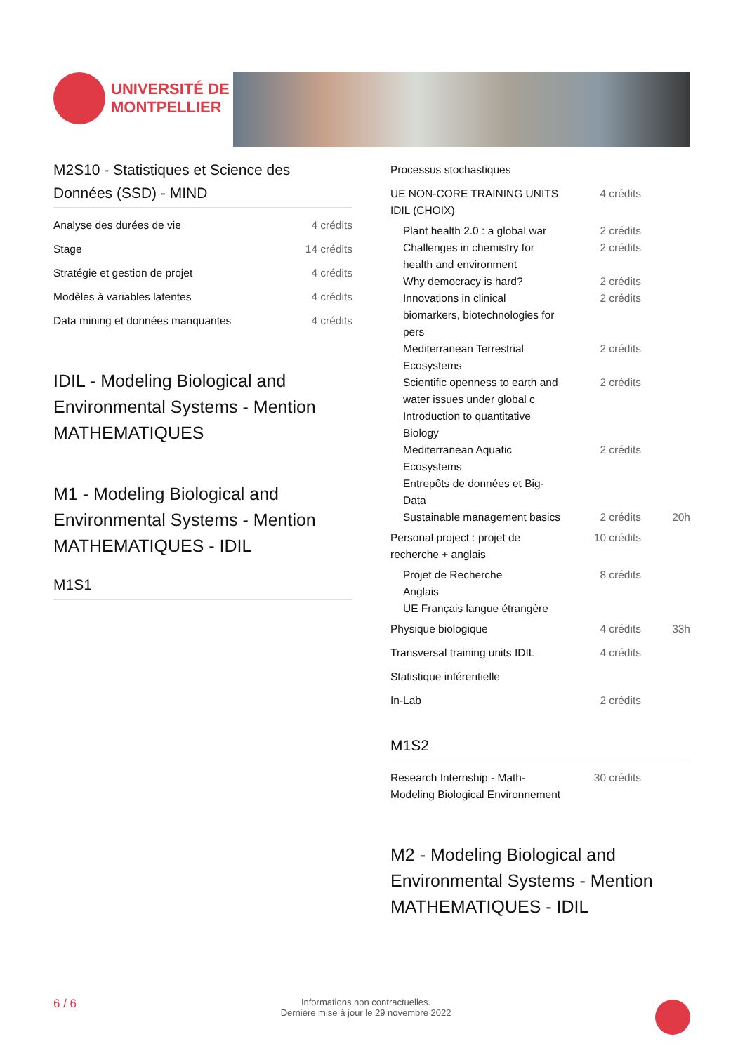UNIVERSITÉ DE
MONTPELLIER
M2S10 - Statistiques et Science des Données (SSD) - MIND
| Analyse des durées de vie | 4 crédits | |
| Stage | 14 crédits | |
| Stratégie et gestion de projet | 4 crédits | |
| Modèles à variables latentes | 4 crédits | |
| Data mining et données manquantes | 4 crédits | |
IDIL - Modeling Biological and Environmental Systems - Mention MATHEMATIQUES
M1 - Modeling Biological and Environmental Systems - Mention MATHEMATIQUES - IDIL
M1S1
| Processus stochastiques | | |
| UE NON-CORE TRAINING UNITS IDIL (CHOIX) | 4 crédits | |
| Plant health 2.0 : a global war | 2 crédits | |
| Challenges in chemistry for health and environment | 2 crédits | |
| Why democracy is hard? | 2 crédits | |
| Innovations in clinical biomarkers, biotechnologies for pers | 2 crédits | |
| Mediterranean Terrestrial Ecosystems | 2 crédits | |
| Scientific openness to earth and water issues under global c | 2 crédits | |
| Introduction to quantitative Biology | | |
| Mediterranean Aquatic Ecosystems | 2 crédits | |
| Entrepôts de données et Big-Data | | |
| Sustainable management basics | 2 crédits | 20h |
| Personal project : projet de recherche + anglais | 10 crédits | |
| Projet de Recherche | 8 crédits | |
| Anglais | | |
| UE Français langue étrangère | | |
| Physique biologique | 4 crédits | 33h |
| Transversal training units IDIL | 4 crédits | |
| Statistique inférentielle | | |
| In-Lab | 2 crédits | |
M1S2
| Research Internship - Math-Modeling Biological Environnement | 30 crédits | |
M2 - Modeling Biological and Environmental Systems - Mention MATHEMATIQUES - IDIL
6 / 6 Informations non contractuelles.
Dernière mise à jour le 29 novembre 2022